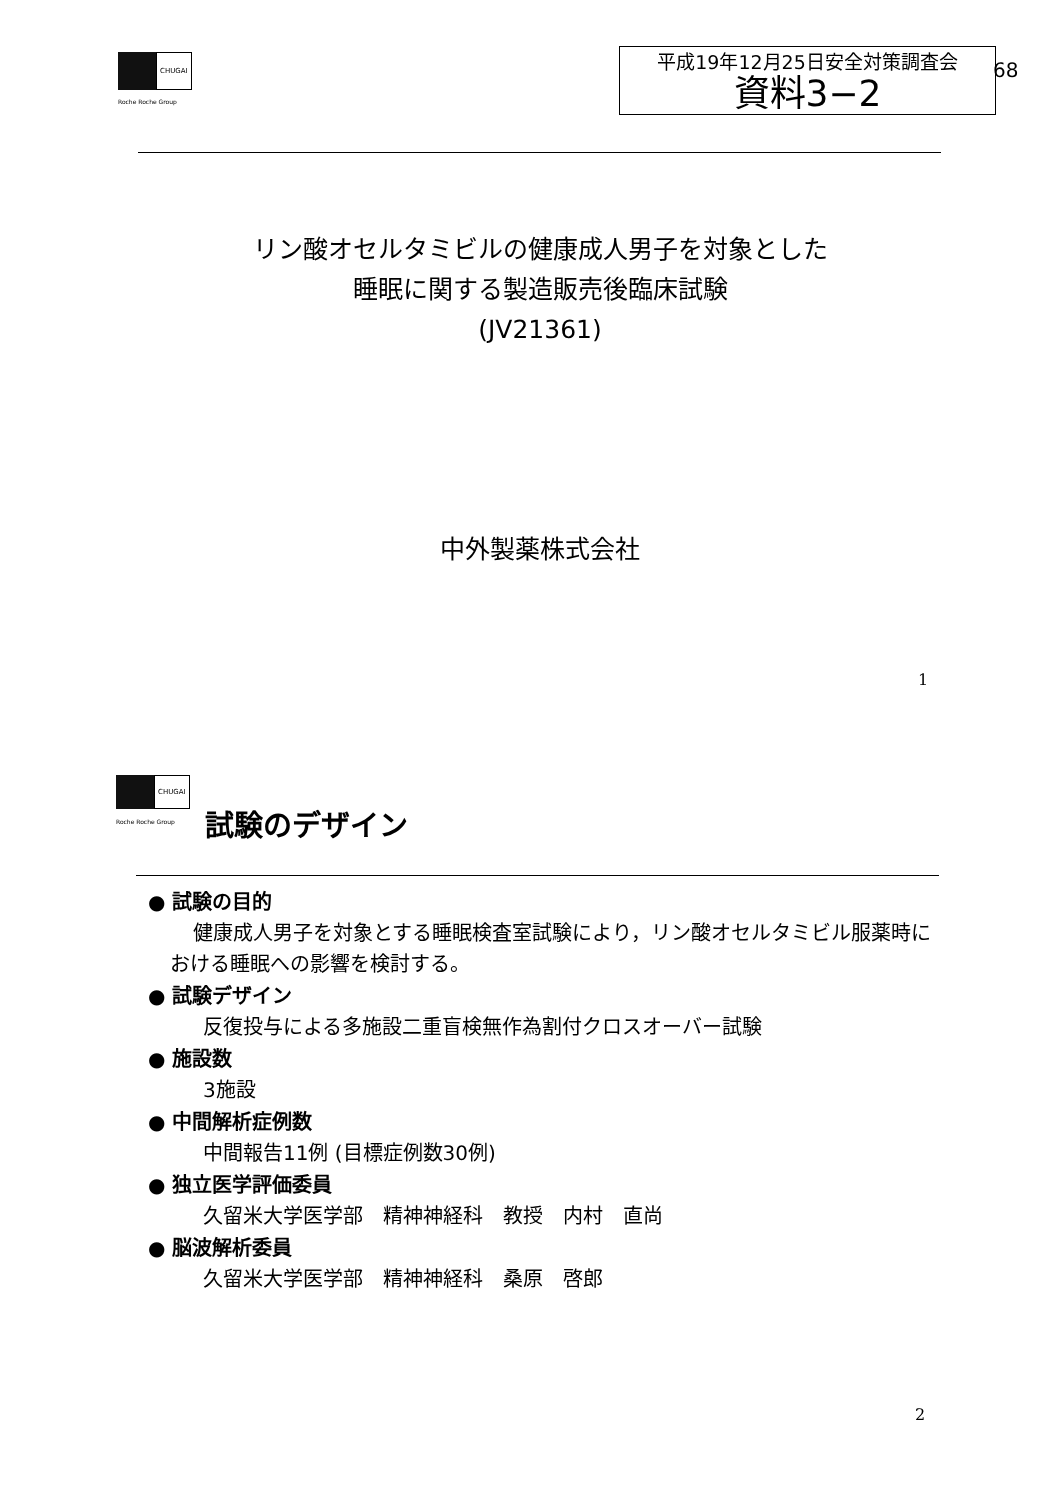CHUGAI
Roche Roche Group
平成19年12月25日安全対策調査会
資料3−2
68
リン酸オセルタミビルの健康成人男子を対象とした
睡眠に関する製造販売後臨床試験
(JV21361)
中外製薬株式会社
1
CHUGAI
Roche Roche Group 試験のデザイン
● 試験の目的
健康成人男子を対象とする睡眠検査室試験により，リン酸オセルタミビル服薬時における睡眠への影響を検討する。
● 試験デザイン
反復投与による多施設二重盲検無作為割付クロスオーバー試験
● 施設数
3施設
● 中間解析症例数
中間報告11例 (目標症例数30例)
● 独立医学評価委員
久留米大学医学部　精神神経科　教授　内村　直尚
● 脳波解析委員
久留米大学医学部　精神神経科　桑原　啓郎
2